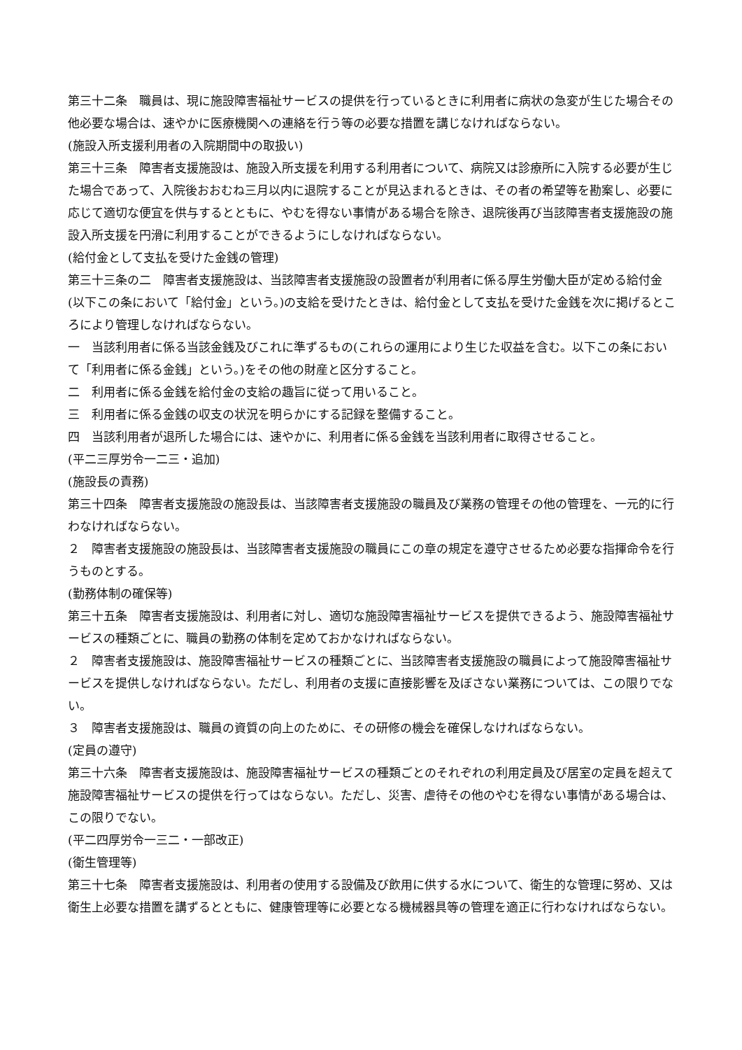第三十二条　職員は、現に施設障害福祉サービスの提供を行っているときに利用者に病状の急変が生じた場合その他必要な場合は、速やかに医療機関への連絡を行う等の必要な措置を講じなければならない。
(施設入所支援利用者の入院期間中の取扱い)
第三十三条　障害者支援施設は、施設入所支援を利用する利用者について、病院又は診療所に入院する必要が生じた場合であって、入院後おおむね三月以内に退院することが見込まれるときは、その者の希望等を勘案し、必要に応じて適切な便宜を供与するとともに、やむを得ない事情がある場合を除き、退院後再び当該障害者支援施設の施設入所支援を円滑に利用することができるようにしなければならない。
(給付金として支払を受けた金銭の管理)
第三十三条の二　障害者支援施設は、当該障害者支援施設の設置者が利用者に係る厚生労働大臣が定める給付金(以下この条において「給付金」という。)の支給を受けたときは、給付金として支払を受けた金銭を次に掲げるところにより管理しなければならない。
一　当該利用者に係る当該金銭及びこれに準ずるもの(これらの運用により生じた収益を含む。以下この条において「利用者に係る金銭」という。)をその他の財産と区分すること。
二　利用者に係る金銭を給付金の支給の趣旨に従って用いること。
三　利用者に係る金銭の収支の状況を明らかにする記録を整備すること。
四　当該利用者が退所した場合には、速やかに、利用者に係る金銭を当該利用者に取得させること。
(平二三厚労令一二三・追加)
(施設長の責務)
第三十四条　障害者支援施設の施設長は、当該障害者支援施設の職員及び業務の管理その他の管理を、一元的に行わなければならない。
２　障害者支援施設の施設長は、当該障害者支援施設の職員にこの章の規定を遵守させるため必要な指揮命令を行うものとする。
(勤務体制の確保等)
第三十五条　障害者支援施設は、利用者に対し、適切な施設障害福祉サービスを提供できるよう、施設障害福祉サービスの種類ごとに、職員の勤務の体制を定めておかなければならない。
２　障害者支援施設は、施設障害福祉サービスの種類ごとに、当該障害者支援施設の職員によって施設障害福祉サービスを提供しなければならない。ただし、利用者の支援に直接影響を及ぼさない業務については、この限りでない。
３　障害者支援施設は、職員の資質の向上のために、その研修の機会を確保しなければならない。
(定員の遵守)
第三十六条　障害者支援施設は、施設障害福祉サービスの種類ごとのそれぞれの利用定員及び居室の定員を超えて施設障害福祉サービスの提供を行ってはならない。ただし、災害、虐待その他のやむを得ない事情がある場合は、この限りでない。
(平二四厚労令一三二・一部改正)
(衛生管理等)
第三十七条　障害者支援施設は、利用者の使用する設備及び飲用に供する水について、衛生的な管理に努め、又は衛生上必要な措置を講ずるとともに、健康管理等に必要となる機械器具等の管理を適正に行わなければならない。